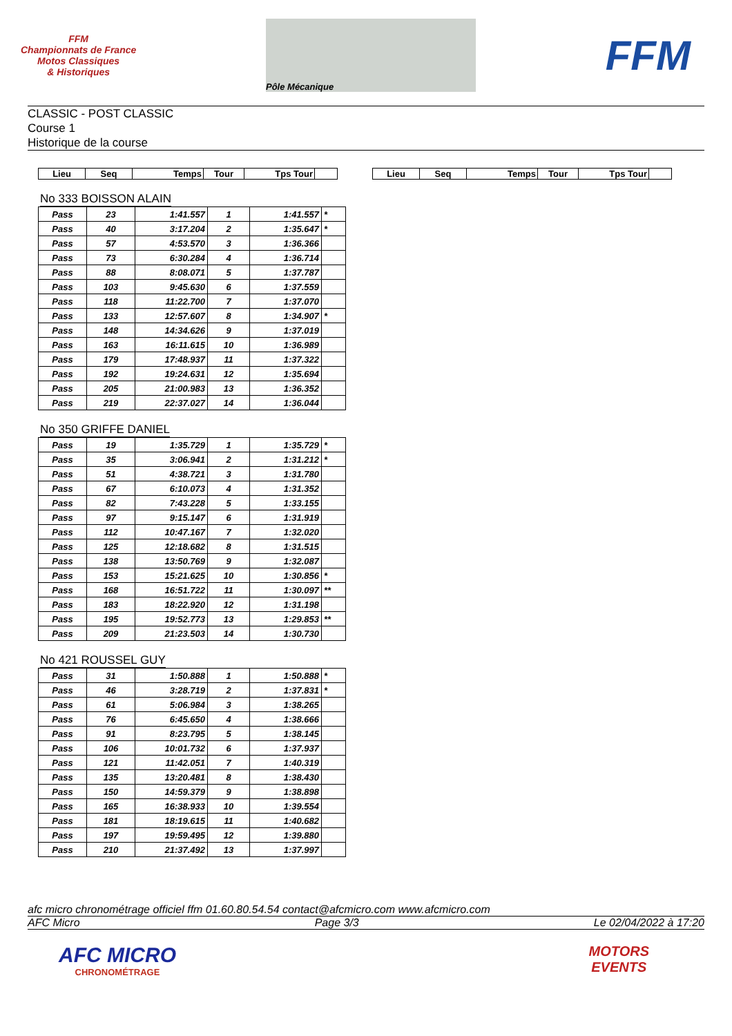FFM
Championnats de France
Motos Classiques
& Historiques
Pôle Mécanique
FFM
CLASSIC - POST CLASSIC
Course 1
Historique de la course
| Lieu | Seq | Temps | Tour | Tps Tour | |
| Lieu | Seq | Temps | Tour | Tps Tour | |
No 333 BOISSON ALAIN
| Pass | 23 | 1:41.557 | 1 | 1:41.557 | * |
| Pass | 40 | 3:17.204 | 2 | 1:35.647 | * |
| Pass | 57 | 4:53.570 | 3 | 1:36.366 | |
| Pass | 73 | 6:30.284 | 4 | 1:36.714 | |
| Pass | 88 | 8:08.071 | 5 | 1:37.787 | |
| Pass | 103 | 9:45.630 | 6 | 1:37.559 | |
| Pass | 118 | 11:22.700 | 7 | 1:37.070 | |
| Pass | 133 | 12:57.607 | 8 | 1:34.907 | * |
| Pass | 148 | 14:34.626 | 9 | 1:37.019 | |
| Pass | 163 | 16:11.615 | 10 | 1:36.989 | |
| Pass | 179 | 17:48.937 | 11 | 1:37.322 | |
| Pass | 192 | 19:24.631 | 12 | 1:35.694 | |
| Pass | 205 | 21:00.983 | 13 | 1:36.352 | |
| Pass | 219 | 22:37.027 | 14 | 1:36.044 | |
No 350 GRIFFE DANIEL
| Pass | 19 | 1:35.729 | 1 | 1:35.729 | * |
| Pass | 35 | 3:06.941 | 2 | 1:31.212 | * |
| Pass | 51 | 4:38.721 | 3 | 1:31.780 | |
| Pass | 67 | 6:10.073 | 4 | 1:31.352 | |
| Pass | 82 | 7:43.228 | 5 | 1:33.155 | |
| Pass | 97 | 9:15.147 | 6 | 1:31.919 | |
| Pass | 112 | 10:47.167 | 7 | 1:32.020 | |
| Pass | 125 | 12:18.682 | 8 | 1:31.515 | |
| Pass | 138 | 13:50.769 | 9 | 1:32.087 | |
| Pass | 153 | 15:21.625 | 10 | 1:30.856 | * |
| Pass | 168 | 16:51.722 | 11 | 1:30.097 | ** |
| Pass | 183 | 18:22.920 | 12 | 1:31.198 | |
| Pass | 195 | 19:52.773 | 13 | 1:29.853 | ** |
| Pass | 209 | 21:23.503 | 14 | 1:30.730 | |
No 421 ROUSSEL GUY
| Pass | 31 | 1:50.888 | 1 | 1:50.888 | * |
| Pass | 46 | 3:28.719 | 2 | 1:37.831 | * |
| Pass | 61 | 5:06.984 | 3 | 1:38.265 | |
| Pass | 76 | 6:45.650 | 4 | 1:38.666 | |
| Pass | 91 | 8:23.795 | 5 | 1:38.145 | |
| Pass | 106 | 10:01.732 | 6 | 1:37.937 | |
| Pass | 121 | 11:42.051 | 7 | 1:40.319 | |
| Pass | 135 | 13:20.481 | 8 | 1:38.430 | |
| Pass | 150 | 14:59.379 | 9 | 1:38.898 | |
| Pass | 165 | 16:38.933 | 10 | 1:39.554 | |
| Pass | 181 | 18:19.615 | 11 | 1:40.682 | |
| Pass | 197 | 19:59.495 | 12 | 1:39.880 | |
| Pass | 210 | 21:37.492 | 13 | 1:37.997 | |
afc micro chronométrage officiel ffm 01.60.80.54.54 contact@afcmicro.com www.afcmicro.com
AFC Micro Page 3/3 Le 02/04/2022 à 17:20
AFC MICRO
CHRONOMÉTRAGE
MOTORS
EVENTS